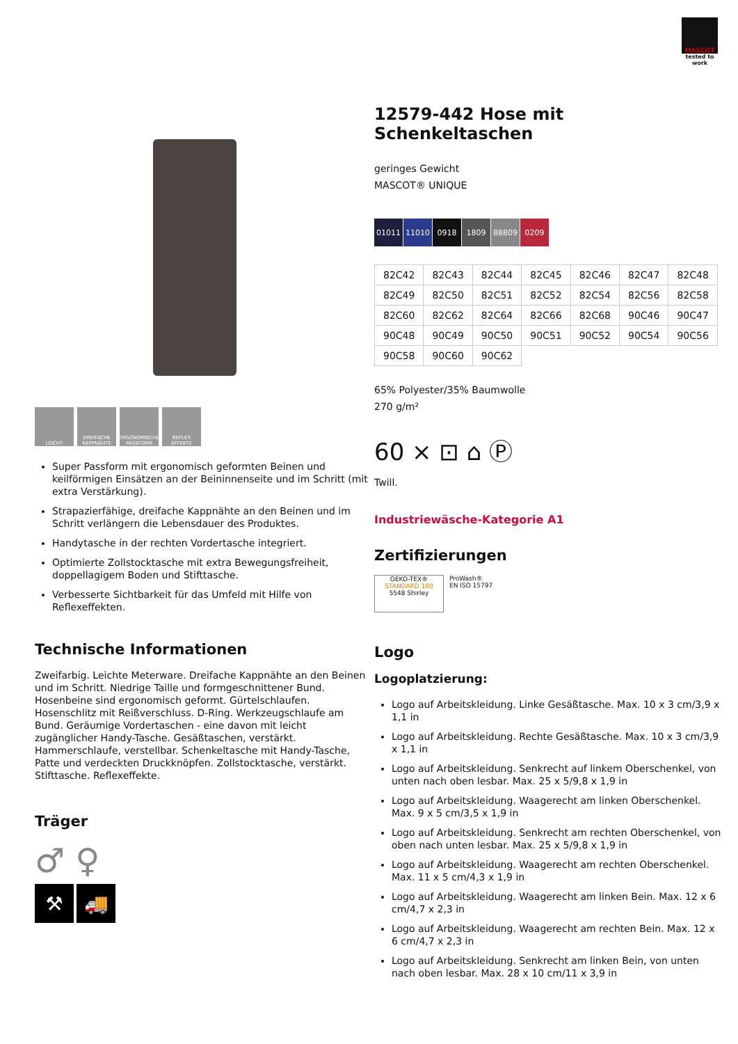MASCOT
tested to work
LEICHT DREIFACHE KAPPNÄHTE
ERGONOMISCHE PASSFORM
REFLEX EFFEKTE
Super Passform mit ergonomisch geformten Beinen und keilförmigen Einsätzen an der Beininnenseite und im Schritt (mit extra Verstärkung).
Strapazierfähige, dreifache Kappnähte an den Beinen und im Schritt verlängern die Lebensdauer des Produktes.
Handytasche in der rechten Vordertasche integriert.
Optimierte Zollstocktasche mit extra Bewegungsfreiheit, doppellagigem Boden und Stifttasche.
Verbesserte Sichtbarkeit für das Umfeld mit Hilfe von Reflexeffekten.
Technische Informationen
Zweifarbig. Leichte Meterware. Dreifache Kappnähte an den Beinen und im Schritt. Niedrige Taille und formgeschnittener Bund. Hosenbeine sind ergonomisch geformt. Gürtelschlaufen. Hosenschlitz mit Reißverschluss. D-Ring. Werkzeugschlaufe am Bund. Geräumige Vordertaschen - eine davon mit leicht zugänglicher Handy-Tasche. Gesäßtaschen, verstärkt. Hammerschlaufe, verstellbar. Schenkeltasche mit Handy-Tasche, Patte und verdeckten Druckknöpfen. Zollstocktasche, verstärkt. Stifttasche. Reflexeffekte.
Träger
♂ ♀
⚒ 🚚
12579-442 Hose mit Schenkeltaschen
geringes Gewicht
MASCOT® UNIQUE
01011 11010 0918 1809 88809 0209
| 82C42 | 82C43 | 82C44 | 82C45 | 82C46 | 82C47 | 82C48 |
| 82C49 | 82C50 | 82C51 | 82C52 | 82C54 | 82C56 | 82C58 |
| 82C60 | 82C62 | 82C64 | 82C66 | 82C68 | 90C46 | 90C47 |
| 90C48 | 90C49 | 90C50 | 90C51 | 90C52 | 90C54 | 90C56 |
| 90C58 | 90C60 | 90C62 | | | | |
65% Polyester/35% Baumwolle
270 g/m²
60 ⨯ ⊡ ⌂ Ⓟ
Twill.
Industriewäsche-Kategorie A1
Zertifizierungen
OEKO-TEX®
STANDARD 100
5548 Shirley
ProWash®
EN ISO 15797
Logo
Logoplatzierung:
Logo auf Arbeitskleidung. Linke Gesäßtasche. Max. 10 x 3 cm/3,9 x 1,1 in
Logo auf Arbeitskleidung. Rechte Gesäßtasche. Max. 10 x 3 cm/3,9 x 1,1 in
Logo auf Arbeitskleidung. Senkrecht auf linkem Oberschenkel, von unten nach oben lesbar. Max. 25 x 5/9,8 x 1,9 in
Logo auf Arbeitskleidung. Waagerecht am linken Oberschenkel. Max. 9 x 5 cm/3,5 x 1,9 in
Logo auf Arbeitskleidung. Senkrecht am rechten Oberschenkel, von oben nach unten lesbar. Max. 25 x 5/9,8 x 1,9 in
Logo auf Arbeitskleidung. Waagerecht am rechten Oberschenkel. Max. 11 x 5 cm/4,3 x 1,9 in
Logo auf Arbeitskleidung. Waagerecht am linken Bein. Max. 12 x 6 cm/4,7 x 2,3 in
Logo auf Arbeitskleidung. Waagerecht am rechten Bein. Max. 12 x 6 cm/4,7 x 2,3 in
Logo auf Arbeitskleidung. Senkrecht am linken Bein, von unten nach oben lesbar. Max. 28 x 10 cm/11 x 3,9 in